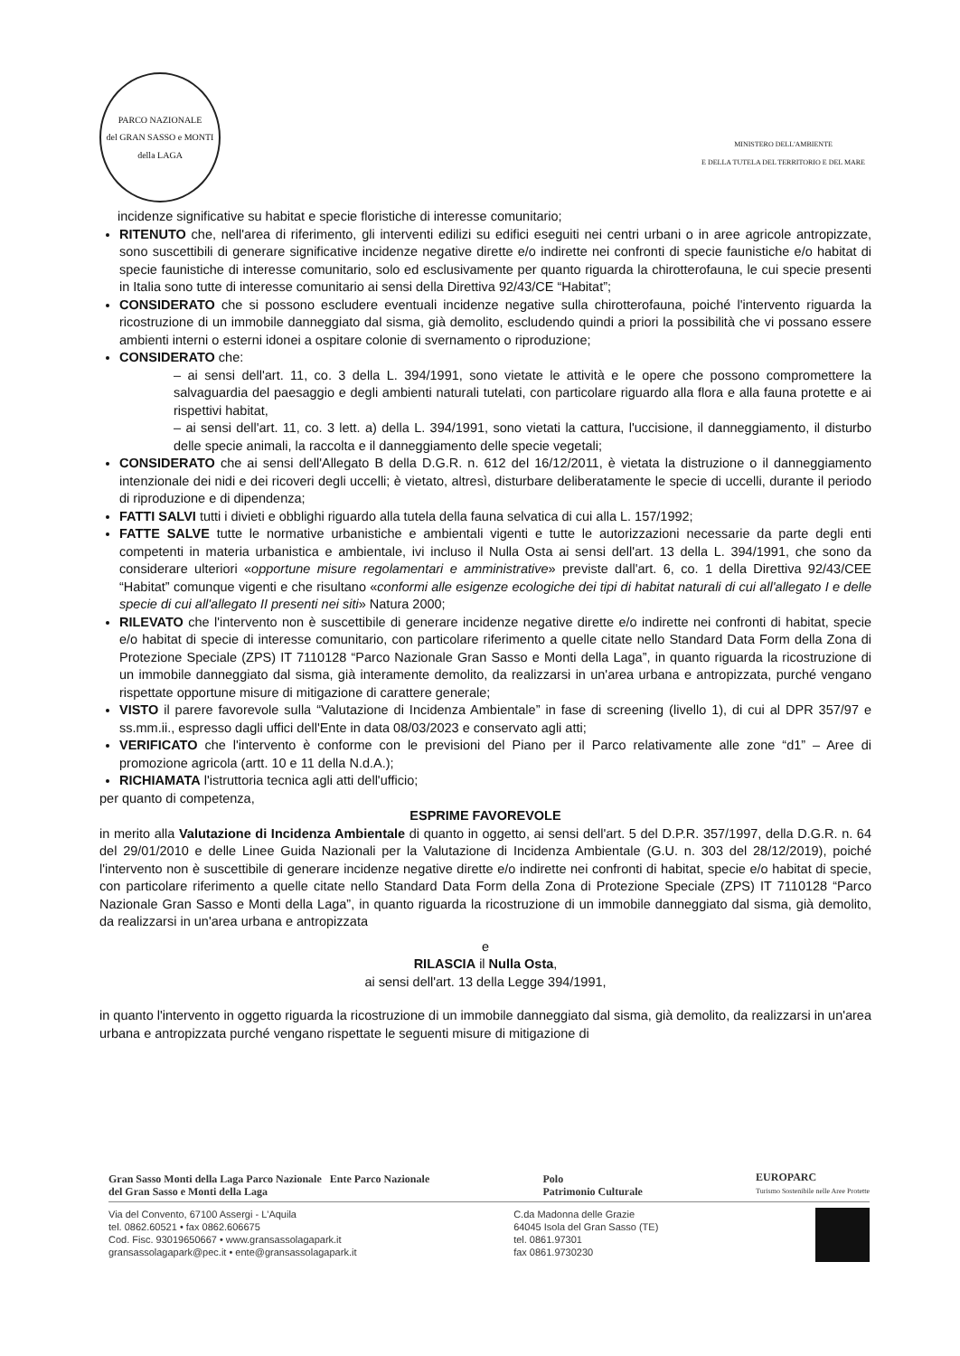PARCO NAZIONALE
del GRAN SASSO e MONTI della LAGA
MINISTERO DELL'AMBIENTE
E DELLA TUTELA DEL TERRITORIO E DEL MARE
incidenze significative su habitat e specie floristiche di interesse comunitario;
RITENUTO che, nell'area di riferimento, gli interventi edilizi su edifici eseguiti nei centri urbani o in aree agricole antropizzate, sono suscettibili di generare significative incidenze negative dirette e/o indirette nei confronti di specie faunistiche e/o habitat di specie faunistiche di interesse comunitario, solo ed esclusivamente per quanto riguarda la chirotterofauna, le cui specie presenti in Italia sono tutte di interesse comunitario ai sensi della Direttiva 92/43/CE “Habitat”;
CONSIDERATO che si possono escludere eventuali incidenze negative sulla chirotterofauna, poiché l'intervento riguarda la ricostruzione di un immobile danneggiato dal sisma, già demolito, escludendo quindi a priori la possibilità che vi possano essere ambienti interni o esterni idonei a ospitare colonie di svernamento o riproduzione;
CONSIDERATO che:
– ai sensi dell'art. 11, co. 3 della L. 394/1991, sono vietate le attività e le opere che possono compromettere la salvaguardia del paesaggio e degli ambienti naturali tutelati, con particolare riguardo alla flora e alla fauna protette e ai rispettivi habitat,
– ai sensi dell'art. 11, co. 3 lett. a) della L. 394/1991, sono vietati la cattura, l'uccisione, il danneggiamento, il disturbo delle specie animali, la raccolta e il danneggiamento delle specie vegetali;
CONSIDERATO che ai sensi dell'Allegato B della D.G.R. n. 612 del 16/12/2011, è vietata la distruzione o il danneggiamento intenzionale dei nidi e dei ricoveri degli uccelli; è vietato, altresì, disturbare deliberatamente le specie di uccelli, durante il periodo di riproduzione e di dipendenza;
FATTI SALVI tutti i divieti e obblighi riguardo alla tutela della fauna selvatica di cui alla L. 157/1992;
FATTE SALVE tutte le normative urbanistiche e ambientali vigenti e tutte le autorizzazioni necessarie da parte degli enti competenti in materia urbanistica e ambientale, ivi incluso il Nulla Osta ai sensi dell'art. 13 della L. 394/1991, che sono da considerare ulteriori «opportune misure regolamentari e amministrative» previste dall'art. 6, co. 1 della Direttiva 92/43/CEE “Habitat” comunque vigenti e che risultano «conformi alle esigenze ecologiche dei tipi di habitat naturali di cui all'allegato I e delle specie di cui all'allegato II presenti nei siti» Natura 2000;
RILEVATO che l'intervento non è suscettibile di generare incidenze negative dirette e/o indirette nei confronti di habitat, specie e/o habitat di specie di interesse comunitario, con particolare riferimento a quelle citate nello Standard Data Form della Zona di Protezione Speciale (ZPS) IT 7110128 “Parco Nazionale Gran Sasso e Monti della Laga”, in quanto riguarda la ricostruzione di un immobile danneggiato dal sisma, già interamente demolito, da realizzarsi in un'area urbana e antropizzata, purché vengano rispettate opportune misure di mitigazione di carattere generale;
VISTO il parere favorevole sulla “Valutazione di Incidenza Ambientale” in fase di screening (livello 1), di cui al DPR 357/97 e ss.mm.ii., espresso dagli uffici dell'Ente in data 08/03/2023 e conservato agli atti;
VERIFICATO che l'intervento è conforme con le previsioni del Piano per il Parco relativamente alle zone “d1” – Aree di promozione agricola (artt. 10 e 11 della N.d.A.);
RICHIAMATA l'istruttoria tecnica agli atti dell'ufficio;
per quanto di competenza,
ESPRIME FAVOREVOLE
in merito alla Valutazione di Incidenza Ambientale di quanto in oggetto, ai sensi dell'art. 5 del D.P.R. 357/1997, della D.G.R. n. 64 del 29/01/2010 e delle Linee Guida Nazionali per la Valutazione di Incidenza Ambientale (G.U. n. 303 del 28/12/2019), poiché l'intervento non è suscettibile di generare incidenze negative dirette e/o indirette nei confronti di habitat, specie e/o habitat di specie, con particolare riferimento a quelle citate nello Standard Data Form della Zona di Protezione Speciale (ZPS) IT 7110128 “Parco Nazionale Gran Sasso e Monti della Laga”, in quanto riguarda la ricostruzione di un immobile danneggiato dal sisma, già demolito, da realizzarsi in un'area urbana e antropizzata
e
RILASCIA il Nulla Osta,
ai sensi dell'art. 13 della Legge 394/1991,
in quanto l'intervento in oggetto riguarda la ricostruzione di un immobile danneggiato dal sisma, già demolito, da realizzarsi in un'area urbana e antropizzata purché vengano rispettate le seguenti misure di mitigazione di
Gran Sasso Monti della Laga Parco Nazionale Ente Parco Nazionale
del Gran Sasso e Monti della Laga
Polo
Patrimonio Culturale
EUROPARC
Turismo Sostenibile nelle Aree Protette
Via del Convento, 67100 Assergi - L'Aquila
tel. 0862.60521 • fax 0862.606675
Cod. Fisc. 93019650667 • www.gransassolagapark.it
gransassolagapark@pec.it • ente@gransassolagapark.it
C.da Madonna delle Grazie
64045 Isola del Gran Sasso (TE)
tel. 0861.97301
fax 0861.9730230